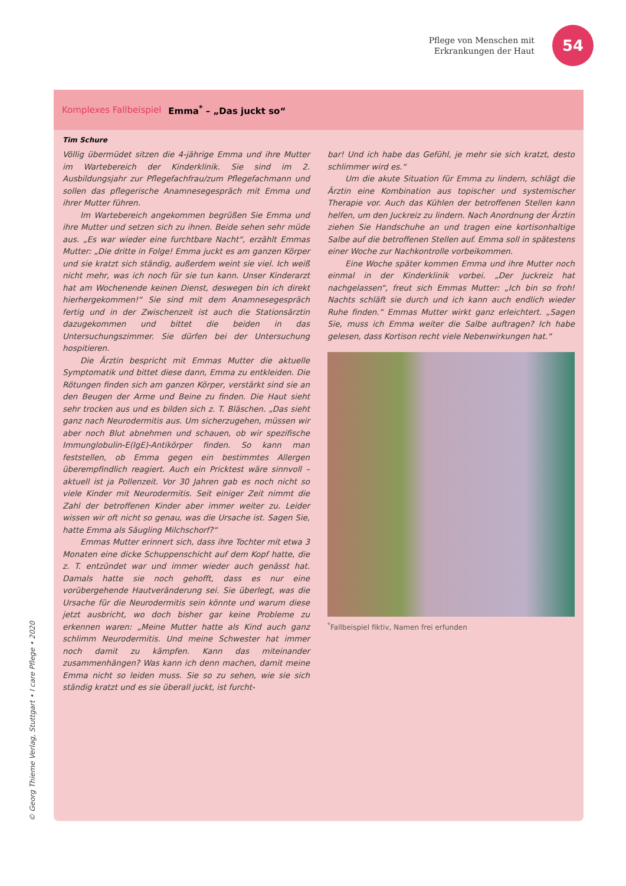Pflege von Menschen mit
Erkrankungen der Haut
54
Komplexes Fallbeispiel Emma<sup>*</sup> – „Das juckt so“
Tim Schure
Völlig übermüdet sitzen die 4-jährige Emma und ihre Mutter im Wartebereich der Kinderklinik. Sie sind im 2. Ausbildungsjahr zur Pflegefachfrau/zum Pflegefachmann und sollen das pflegerische Anamnesegespräch mit Emma und ihrer Mutter führen.
Im Wartebereich angekommen begrüßen Sie Emma und ihre Mutter und setzen sich zu ihnen. Beide sehen sehr müde aus. „Es war wieder eine furchtbare Nacht“, erzählt Emmas Mutter: „Die dritte in Folge! Emma juckt es am ganzen Körper und sie kratzt sich ständig, außerdem weint sie viel. Ich weiß nicht mehr, was ich noch für sie tun kann. Unser Kinderarzt hat am Wochenende keinen Dienst, deswegen bin ich direkt hierhergekommen!“ Sie sind mit dem Anamnesegespräch fertig und in der Zwischenzeit ist auch die Stationsärztin dazugekommen und bittet die beiden in das Untersuchungszimmer. Sie dürfen bei der Untersuchung hospitieren.
Die Ärztin bespricht mit Emmas Mutter die aktuelle Symptomatik und bittet diese dann, Emma zu entkleiden. Die Rötungen finden sich am ganzen Körper, verstärkt sind sie an den Beugen der Arme und Beine zu finden. Die Haut sieht sehr trocken aus und es bilden sich z. T. Bläschen. „Das sieht ganz nach Neurodermitis aus. Um sicherzugehen, müssen wir aber noch Blut abnehmen und schauen, ob wir spezifische Immunglobulin-E(IgE)-Antikörper finden. So kann man feststellen, ob Emma gegen ein bestimmtes Allergen überempfindlich reagiert. Auch ein Pricktest wäre sinnvoll – aktuell ist ja Pollenzeit. Vor 30 Jahren gab es noch nicht so viele Kinder mit Neurodermitis. Seit einiger Zeit nimmt die Zahl der betroffenen Kinder aber immer weiter zu. Leider wissen wir oft nicht so genau, was die Ursache ist. Sagen Sie, hatte Emma als Säugling Milchschorf?“
Emmas Mutter erinnert sich, dass ihre Tochter mit etwa 3 Monaten eine dicke Schuppenschicht auf dem Kopf hatte, die z. T. entzündet war und immer wieder auch genässt hat. Damals hatte sie noch gehofft, dass es nur eine vorübergehende Hautveränderung sei. Sie überlegt, was die Ursache für die Neurodermitis sein könnte und warum diese jetzt ausbricht, wo doch bisher gar keine Probleme zu erkennen waren: „Meine Mutter hatte als Kind auch ganz schlimm Neurodermitis. Und meine Schwester hat immer noch damit zu kämpfen. Kann das miteinander zusammenhängen? Was kann ich denn machen, damit meine Emma nicht so leiden muss. Sie so zu sehen, wie sie sich ständig kratzt und es sie überall juckt, ist furcht-
bar! Und ich habe das Gefühl, je mehr sie sich kratzt, desto schlimmer wird es.“
Um die akute Situation für Emma zu lindern, schlägt die Ärztin eine Kombination aus topischer und systemischer Therapie vor. Auch das Kühlen der betroffenen Stellen kann helfen, um den Juckreiz zu lindern. Nach Anordnung der Ärztin ziehen Sie Handschuhe an und tragen eine kortisonhaltige Salbe auf die betroffenen Stellen auf. Emma soll in spätestens einer Woche zur Nachkontrolle vorbeikommen.
Eine Woche später kommen Emma und ihre Mutter noch einmal in der Kinderklinik vorbei. „Der Juckreiz hat nachgelassen“, freut sich Emmas Mutter: „Ich bin so froh! Nachts schläft sie durch und ich kann auch endlich wieder Ruhe finden.“ Emmas Mutter wirkt ganz erleichtert. „Sagen Sie, muss ich Emma weiter die Salbe auftragen? Ich habe gelesen, dass Kortison recht viele Nebenwirkungen hat.“
<sup>*</sup> Fallbeispiel fiktiv, Namen frei erfunden
© Georg Thieme Verlag, Stuttgart • I care Pflege • 2020